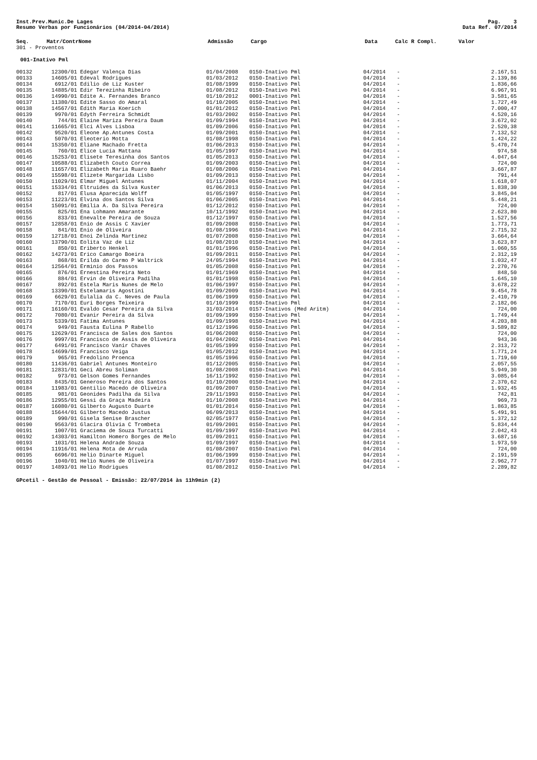Inst.Prev.Munic.De Lages
Resumo Verbas por Funcionários (04/2014-04/2014)
Pag. 3
Data Ref. 07/2014
| Seq. | Matr/Contr | Nome | Admissão | Cargo | Data | Calc R Compl. | Valor |
| --- | --- | --- | --- | --- | --- | --- | --- |
| 301 - Proventos | | | | | | | |
| 001-Inativo Pml | | | | | | | |
| 00132 | 12300/01 | Edegar Valença Dias | 01/04/2008 | 0150-Inativo Pml | 04/2014 | - | 2.167,51 |
| 00133 | 14605/01 | Edeval Rodrigues | 01/03/2012 | 0150-Inativo Pml | 04/2014 | - | 2.139,86 |
| 00134 | 6912/01 | Edilio de Liz Kuster | 01/08/1999 | 0150-Inativo Pml | 04/2014 | - | 1.836,66 |
| 00135 | 14885/01 | Edir Terezinha Ribeiro | 01/08/2012 | 0150-Inativo Pml | 04/2014 | - | 6.967,91 |
| 00136 | 14990/01 | Edite A. Fernandes Branco | 01/10/2012 | 0001-Inativo Pml | 04/2014 | - | 3.581,65 |
| 00137 | 11380/01 | Edite Sasso do Amaral | 01/10/2005 | 0150-Inativo Pml | 04/2014 | - | 1.727,49 |
| 00138 | 14567/01 | Edith Maria Koerich | 01/01/2012 | 0150-Inativo Pml | 04/2014 | - | 7.000,47 |
| 00139 | 9970/01 | Edyth Ferreira Schmidt | 01/03/2002 | 0150-Inativo Pml | 04/2014 | - | 4.520,16 |
| 00140 | 744/01 | Elaine Mariza Pereira Daum | 01/09/1994 | 0150-Inativo Pml | 04/2014 | - | 3.672,02 |
| 00141 | 11665/01 | Elci Alves Lisboa | 01/09/2006 | 0150-Inativo Pml | 04/2014 | - | 2.520,38 |
| 00142 | 9520/01 | Eleone Ap.Antunes Costa | 01/09/2001 | 0150-Inativo Pml | 04/2014 | - | 7.132,52 |
| 00143 | 5070/01 | Eleoterio Motta | 01/08/1998 | 0150-Inativo Pml | 04/2014 | - | 1.424,22 |
| 00144 | 15350/01 | Eliane Machado Fretta | 01/06/2013 | 0150-Inativo Pml | 04/2014 | - | 5.470,74 |
| 00145 | 760/01 | Elice Lucia Mattana | 01/05/1997 | 0150-Inativo Pml | 04/2014 | - | 974,58 |
| 00146 | 15253/01 | Elisete Teresinha dos Santos | 01/05/2013 | 0150-Inativo Pml | 04/2014 | - | 4.047,64 |
| 00147 | 10588/01 | Elizabeth Couto Correa | 01/09/2003 | 0150-Inativo Pml | 04/2014 | - | 724,00 |
| 00148 | 11657/01 | Elizabeth Maria Ruaro Baehr | 01/08/2006 | 0150-Inativo Pml | 04/2014 | - | 3.667,87 |
| 00149 | 15598/01 | Elizete Margarida Lisbo | 01/09/2013 | 0150-Inativo Pml | 04/2014 | - | 791,44 |
| 00150 | 11029/01 | Elmar Miguel Antunes | 01/11/2004 | 0150-Inativo Pml | 04/2014 | - | 1.618,07 |
| 00151 | 15334/01 | Eltruides da Silva Kuster | 01/06/2013 | 0150-Inativo Pml | 04/2014 | - | 1.838,30 |
| 00152 | 817/01 | Elusa Aparecida Wolff | 01/05/1997 | 0150-Inativo Pml | 04/2014 | - | 3.845,04 |
| 00153 | 11223/01 | Elvina dos Santos Silva | 01/06/2005 | 0150-Inativo Pml | 04/2014 | - | 5.448,21 |
| 00154 | 15091/01 | Emilia A. Da Silva Pereira | 01/12/2012 | 0150-Inativo Pml | 04/2014 | - | 724,00 |
| 00155 | 825/01 | Ena Lohmann Amarante | 10/11/1992 | 0150-Inativo Pml | 04/2014 | - | 2.623,80 |
| 00156 | 833/01 | Enevalte Pereira de Souza | 01/12/1997 | 0150-Inativo Pml | 04/2014 | - | 1.527,56 |
| 00157 | 12858/01 | Enio de Assis C Xavier | 01/09/2008 | 0150-Inativo Pml | 04/2014 | - | 1.773,71 |
| 00158 | 841/01 | Enio de Oliveira | 01/08/1996 | 0150-Inativo Pml | 04/2014 | - | 2.715,32 |
| 00159 | 12718/01 | Enoi Zelinda Martinez | 01/07/2008 | 0150-Inativo Pml | 04/2014 | - | 3.664,64 |
| 00160 | 13790/01 | Eolita Vaz de Liz | 01/08/2010 | 0150-Inativo Pml | 04/2014 | - | 3.623,87 |
| 00161 | 850/01 | Eriberto Henkel | 01/01/1996 | 0150-Inativo Pml | 04/2014 | - | 1.060,55 |
| 00162 | 14273/01 | Erico Camargo Boeira | 01/09/2011 | 0150-Inativo Pml | 04/2014 | - | 2.312,19 |
| 00163 | 868/01 | Erilda do Carmo P Waltrick | 24/05/1994 | 0150-Inativo Pml | 04/2014 | - | 1.032,47 |
| 00164 | 12564/01 | Erminio dos Passos | 01/05/2008 | 0150-Inativo Pml | 04/2014 | - | 2.270,76 |
| 00165 | 876/01 | Ernestina Pereira Neto | 01/01/1969 | 0150-Inativo Pml | 04/2014 | - | 848,50 |
| 00166 | 884/01 | Ervin de Oliveira Padilha | 01/01/1998 | 0150-Inativo Pml | 04/2014 | - | 1.645,10 |
| 00167 | 892/01 | Estela Maris Nunes de Melo | 01/06/1997 | 0150-Inativo Pml | 04/2014 | - | 3.678,22 |
| 00168 | 13390/01 | Estelamaris Agostini | 01/09/2009 | 0150-Inativo Pml | 04/2014 | - | 9.454,78 |
| 00169 | 6629/01 | Eulalia da C. Neves de Paula | 01/06/1999 | 0150-Inativo Pml | 04/2014 | - | 2.410,79 |
| 00170 | 7170/01 | Euri Borges Teixeira | 01/10/1999 | 0150-Inativo Pml | 04/2014 | - | 2.182,06 |
| 00171 | 16160/01 | Evaldo Cesar Pereira da Silva | 31/03/2014 | 0157-Inativos (Med Aritm) | 04/2014 | - | 724,00 |
| 00172 | 7080/01 | Evanir Pereira da Silva | 01/09/1999 | 0150-Inativo Pml | 04/2014 | - | 1.749,44 |
| 00173 | 5339/01 | Fatima Antunes | 01/09/1998 | 0150-Inativo Pml | 04/2014 | - | 4.203,88 |
| 00174 | 949/01 | Fausta Eulina P Rabello | 01/12/1996 | 0150-Inativo Pml | 04/2014 | - | 3.589,82 |
| 00175 | 12629/01 | Francisca de Sales dos Santos | 01/06/2008 | 0150-Inativo Pml | 04/2014 | - | 724,00 |
| 00176 | 9997/01 | Francisco de Assis de Oliveira | 01/04/2002 | 0150-Inativo Pml | 04/2014 | - | 943,36 |
| 00177 | 6491/01 | Francisco Vanir Chaves | 01/05/1999 | 0150-Inativo Pml | 04/2014 | - | 2.313,72 |
| 00178 | 14699/01 | Francisco Veiga | 01/05/2012 | 0150-Inativo Pml | 04/2014 | - | 1.771,24 |
| 00179 | 965/01 | Fredolino Proenca | 01/05/1996 | 0150-Inativo Pml | 04/2014 | - | 1.719,60 |
| 00180 | 11436/01 | Gabriel Antunes Monteiro | 01/12/2005 | 0150-Inativo Pml | 04/2014 | - | 2.057,55 |
| 00181 | 12831/01 | Geci Abreu Soliman | 01/08/2008 | 0150-Inativo Pml | 04/2014 | - | 5.949,30 |
| 00182 | 973/01 | Gelson Gomes Fernandes | 16/11/1992 | 0150-Inativo Pml | 04/2014 | - | 3.085,64 |
| 00183 | 8435/01 | Generoso Pereira dos Santos | 01/10/2000 | 0150-Inativo Pml | 04/2014 | - | 2.370,62 |
| 00184 | 11983/01 | Gentilio Macedo de Oliveira | 01/09/2007 | 0150-Inativo Pml | 04/2014 | - | 1.932,45 |
| 00185 | 981/01 | Geonides Padilha da Silva | 29/11/1993 | 0150-Inativo Pml | 04/2014 | - | 742,81 |
| 00186 | 12955/01 | Gessi da Graça Madeira | 01/10/2008 | 0150-Inativo Pml | 04/2014 | - | 969,73 |
| 00187 | 16080/01 | Gilberto Augusto Duarte | 01/01/2014 | 0150-Inativo Pml | 04/2014 | - | 1.863,85 |
| 00188 | 15644/01 | Gilberto Macedo Justus | 06/09/2013 | 0150-Inativo Pml | 04/2014 | - | 5.491,91 |
| 00189 | 990/01 | Gisela Senise Brascher | 02/05/1977 | 0150-Inativo Pml | 04/2014 | - | 1.372,12 |
| 00190 | 9563/01 | Glacira Olivia C Trombeta | 01/09/2001 | 0150-Inativo Pml | 04/2014 | - | 5.834,44 |
| 00191 | 1007/01 | Graciema de Souza Turcatti | 01/09/1997 | 0150-Inativo Pml | 04/2014 | - | 2.042,43 |
| 00192 | 14303/01 | Hamilton Homero Borges de Melo | 01/09/2011 | 0150-Inativo Pml | 04/2014 | - | 3.687,16 |
| 00193 | 1031/01 | Helena Andrade Souza | 01/09/1997 | 0150-Inativo Pml | 04/2014 | - | 1.973,59 |
| 00194 | 11916/01 | Helena Mota de Arruda | 01/08/2007 | 0150-Inativo Pml | 04/2014 | - | 724,00 |
| 00195 | 6696/01 | Helio Dinarte Miguel | 01/06/1999 | 0150-Inativo Pml | 04/2014 | - | 2.191,59 |
| 00196 | 1040/01 | Helio Nunes de Oliveira | 01/07/1997 | 0150-Inativo Pml | 04/2014 | - | 2.962,77 |
| 00197 | 14893/01 | Helio Rodrigues | 01/08/2012 | 0150-Inativo Pml | 04/2014 | - | 2.289,82 |
GPcetil - Gestão de Pessoal - Emissão: 22/07/2014 às 11h9min (2)